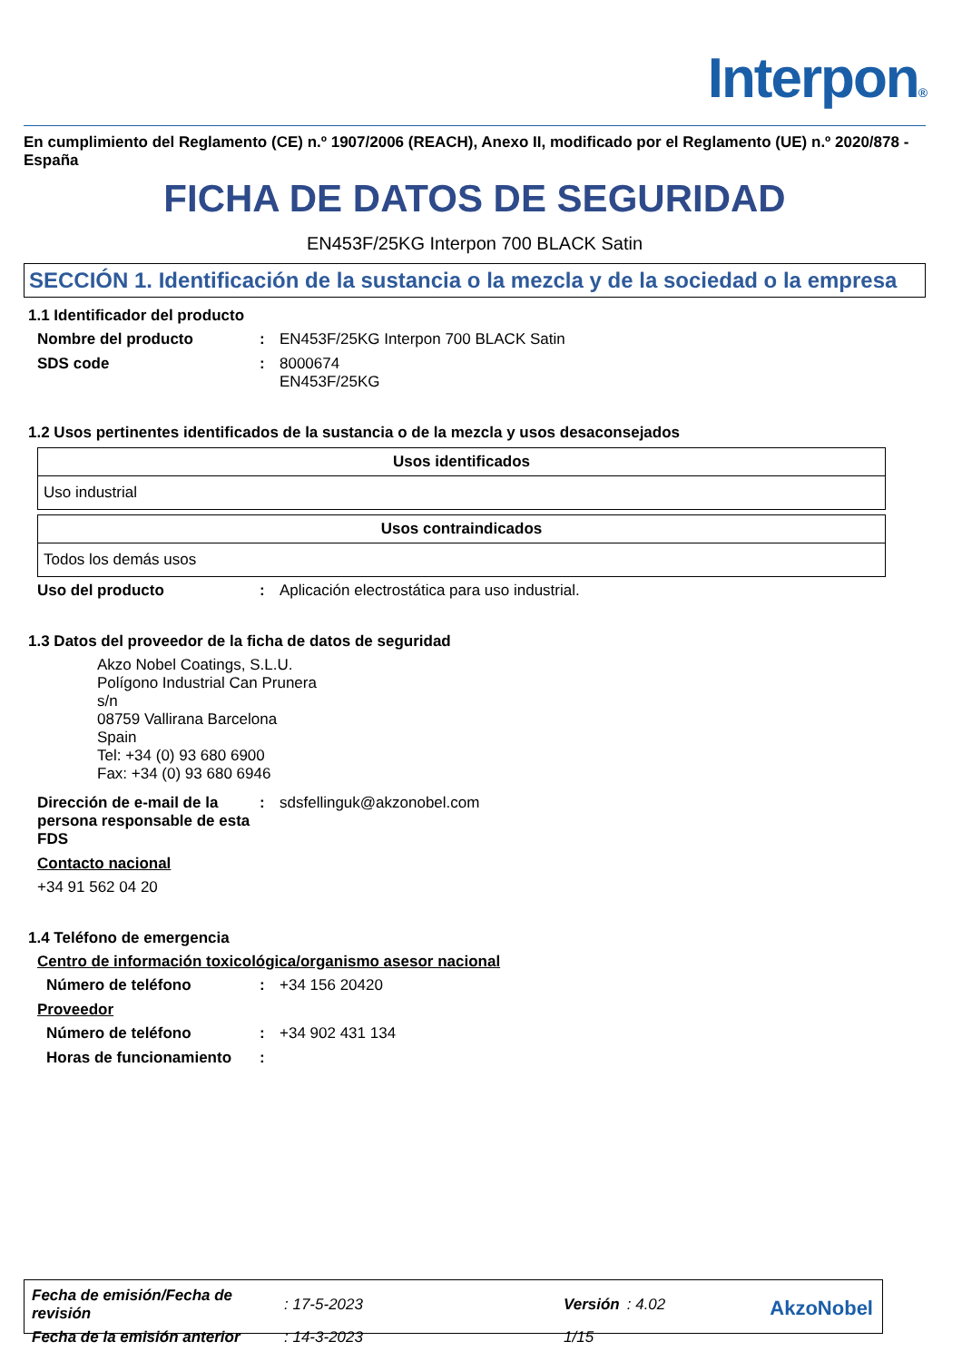Interpon®
En cumplimiento del Reglamento (CE) n.º 1907/2006 (REACH), Anexo II, modificado por el Reglamento (UE) n.º 2020/878 - España
FICHA DE DATOS DE SEGURIDAD
EN453F/25KG Interpon 700 BLACK Satin
SECCIÓN 1. Identificación de la sustancia o la mezcla y de la sociedad o la empresa
1.1 Identificador del producto
Nombre del producto : EN453F/25KG Interpon 700 BLACK Satin
SDS code : 8000674
EN453F/25KG
1.2 Usos pertinentes identificados de la sustancia o de la mezcla y usos desaconsejados
| Usos identificados |
| --- |
| Uso industrial |
| Usos contraindicados |
| --- |
| Todos los demás usos |
Uso del producto : Aplicación electrostática para uso industrial.
1.3 Datos del proveedor de la ficha de datos de seguridad
Akzo Nobel Coatings, S.L.U.
Polígono Industrial Can Prunera
s/n
08759 Vallirana Barcelona
Spain
Tel: +34 (0) 93 680 6900
Fax: +34 (0) 93 680 6946
Dirección de e-mail de la persona responsable de esta FDS
: sdsfellinguk@akzonobel.com
Contacto nacional
+34 91 562 04 20
1.4 Teléfono de emergencia
Centro de información toxicológica/organismo asesor nacional
Número de teléfono : +34 156 20420
Proveedor
Número de teléfono : +34 902 431 134
Horas de funcionamiento :
| Fecha de emisión/Fecha de revisión | : 17-5-2023 | Versión | : 4.02 |
| Fecha de la emisión anterior | : 14-3-2023 | 1/15 | |
AkzoNobel